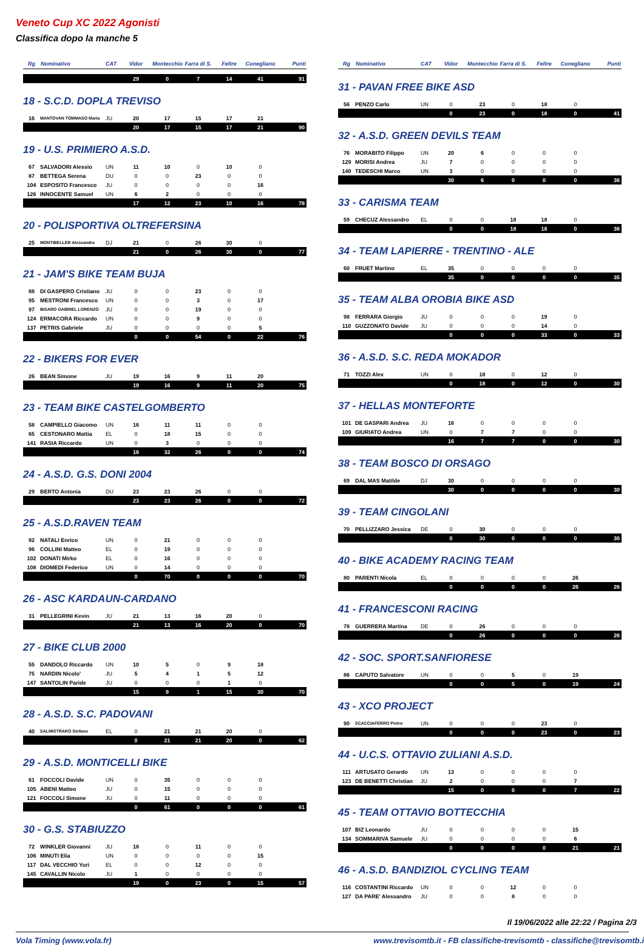Veneto Cup XC 2022 Agonisti
Classifica dopo la manche 5
| Rg | Nominativo | CAT | Vidor | Montecchio | Farra di S. | Feltre | Conegliano | Punti |
| --- | --- | --- | --- | --- | --- | --- | --- | --- |
| | | | 29 | 0 | 7 | 14 | 41 | 91 |
18 - S.C.D. DOPLA TREVISO
| 16 | MANTOVAN TOMMASO Maria | JU | 20 | 17 | 15 | 17 | 21 | |
| | | | 20 | 17 | 15 | 17 | 21 | 90 |
19 - U.S. PRIMIERO A.S.D.
| 67 | SALVADORI Alessio | UN | 11 | 10 | 0 | 10 | 0 | |
| 87 | BETTEGA Serena | DU | 0 | 0 | 23 | 0 | 0 | |
| 104 | ESPOSITO Francesco | JU | 0 | 0 | 0 | 0 | 16 | |
| 126 | INNOCENTE Samuel | UN | 6 | 2 | 0 | 0 | 0 | |
| | | | 17 | 12 | 23 | 10 | 16 | 78 |
20 - POLISPORTIVA OLTREFERSINA
| 25 | MONTIBELLER Alessandra | DJ | 21 | 0 | 26 | 30 | 0 | |
| | | | 21 | 0 | 26 | 30 | 0 | 77 |
21 - JAM'S BIKE TEAM BUJA
| 88 | DI GASPERO Cristiano | JU | 0 | 0 | 23 | 0 | 0 | |
| 95 | MESTRONI Francesco | UN | 0 | 0 | 3 | 0 | 17 | |
| 97 | BISARO GABRIEL LORENZO | JU | 0 | 0 | 19 | 0 | 0 | |
| 124 | ERMACORA Riccardo | UN | 0 | 0 | 9 | 0 | 0 | |
| 137 | PETRIS Gabriele | JU | 0 | 0 | 0 | 0 | 5 | |
| | | | 0 | 0 | 54 | 0 | 22 | 76 |
22 - BIKERS FOR EVER
| 26 | BEAN Simone | JU | 19 | 16 | 9 | 11 | 20 | |
| | | | 19 | 16 | 9 | 11 | 20 | 75 |
23 - TEAM BIKE CASTELGOMBERTO
| 58 | CAMPIELLO Giacomo | UN | 16 | 11 | 11 | 0 | 0 | |
| 65 | CESTONARO Mattia | EL | 0 | 18 | 15 | 0 | 0 | |
| 141 | RASIA Riccardo | UN | 0 | 3 | 0 | 0 | 0 | |
| | | | 16 | 32 | 26 | 0 | 0 | 74 |
24 - A.S.D. G.S. DONI 2004
| 29 | BERTO Antonia | DU | 23 | 23 | 26 | 0 | 0 | |
| | | | 23 | 23 | 26 | 0 | 0 | 72 |
25 - A.S.D.RAVEN TEAM
| 92 | NATALI Enrico | UN | 0 | 21 | 0 | 0 | 0 | |
| 96 | COLLINI Matteo | EL | 0 | 19 | 0 | 0 | 0 | |
| 102 | DONATI Mirko | EL | 0 | 16 | 0 | 0 | 0 | |
| 108 | DIOMEDI Federico | UN | 0 | 14 | 0 | 0 | 0 | |
| | | | 0 | 70 | 0 | 0 | 0 | 70 |
26 - ASC KARDAUN-CARDANO
| 31 | PELLEGRINI Kevin | JU | 21 | 13 | 16 | 20 | 0 | |
| | | | 21 | 13 | 16 | 20 | 0 | 70 |
27 - BIKE CLUB 2000
| 55 | DANDOLO Riccardo | UN | 10 | 5 | 0 | 9 | 18 | |
| 75 | NARDIN Nicolo' | JU | 5 | 4 | 1 | 5 | 12 | |
| 147 | SANTOLIN Paride | JU | 0 | 0 | 0 | 1 | 0 | |
| | | | 15 | 9 | 1 | 15 | 30 | 70 |
28 - A.S.D. S.C. PADOVANI
| 40 | SALMISTRARO Stefano | EL | 0 | 21 | 21 | 20 | 0 | |
| | | | 0 | 21 | 21 | 20 | 0 | 62 |
29 - A.S.D. MONTICELLI BIKE
| 61 | FOCCOLI Davide | UN | 0 | 35 | 0 | 0 | 0 | |
| 105 | ABENI Matteo | JU | 0 | 15 | 0 | 0 | 0 | |
| 121 | FOCCOLI Simone | JU | 0 | 11 | 0 | 0 | 0 | |
| | | | 0 | 61 | 0 | 0 | 0 | 61 |
30 - G.S. STABIUZZO
| 72 | WINKLER Giovanni | JU | 18 | 0 | 11 | 0 | 0 | |
| 106 | MINUTI Elia | UN | 0 | 0 | 0 | 0 | 15 | |
| 117 | DAL VECCHIO Yuri | EL | 0 | 0 | 12 | 0 | 0 | |
| 145 | CAVALLIN Nicolo | JU | 1 | 0 | 0 | 0 | 0 | |
| | | | 19 | 0 | 23 | 0 | 15 | 57 |
| Rg | Nominativo | CAT | Vidor | Montecchio | Farra di S. | Feltre | Conegliano | Punti |
| --- | --- | --- | --- | --- | --- | --- | --- | --- |
31 - PAVAN FREE BIKE ASD
| 56 | PENZO Carlo | UN | 0 | 23 | 0 | 18 | 0 | |
| | | | 0 | 23 | 0 | 18 | 0 | 41 |
32 - A.S.D. GREEN DEVILS TEAM
| 76 | MORABITO Filippo | UN | 20 | 6 | 0 | 0 | 0 | |
| 129 | MORISI Andrea | JU | 7 | 0 | 0 | 0 | 0 | |
| 140 | TEDESCHI Marco | UN | 3 | 0 | 0 | 0 | 0 | |
| | | | 30 | 6 | 0 | 0 | 0 | 36 |
33 - CARISMA TEAM
| 59 | CHECUZ Alessandro | EL | 0 | 0 | 18 | 18 | 0 | |
| | | | 0 | 0 | 18 | 18 | 0 | 36 |
34 - TEAM LAPIERRE - TRENTINO - ALE
| 60 | FRUET Martino | EL | 35 | 0 | 0 | 0 | 0 | |
| | | | 35 | 0 | 0 | 0 | 0 | 35 |
35 - TEAM ALBA OROBIA BIKE ASD
| 98 | FERRARA Giorgio | JU | 0 | 0 | 0 | 19 | 0 | |
| 110 | GUZZONATO Davide | JU | 0 | 0 | 0 | 14 | 0 | |
| | | | 0 | 0 | 0 | 33 | 0 | 33 |
36 - A.S.D. S.C. REDA MOKADOR
| 71 | TOZZI Alex | UN | 0 | 18 | 0 | 12 | 0 | |
| | | | 0 | 18 | 0 | 12 | 0 | 30 |
37 - HELLAS MONTEFORTE
| 101 | DE GASPARI Andrea | JU | 16 | 0 | 0 | 0 | 0 | |
| 109 | GIURIATO Andrea | UN | 0 | 7 | 7 | 0 | 0 | |
| | | | 16 | 7 | 7 | 0 | 0 | 30 |
38 - TEAM BOSCO DI ORSAGO
| 69 | DAL MAS Matilde | DJ | 30 | 0 | 0 | 0 | 0 | |
| | | | 30 | 0 | 0 | 0 | 0 | 30 |
39 - TEAM CINGOLANI
| 70 | PELLIZZARO Jessica | DE | 0 | 30 | 0 | 0 | 0 | |
| | | | 0 | 30 | 0 | 0 | 0 | 30 |
40 - BIKE ACADEMY RACING TEAM
| 80 | PARENTI Nicola | EL | 0 | 0 | 0 | 0 | 26 | |
| | | | 0 | 0 | 0 | 0 | 26 | 26 |
41 - FRANCESCONI RACING
| 78 | GUERRERA Martina | DE | 0 | 26 | 0 | 0 | 0 | |
| | | | 0 | 26 | 0 | 0 | 0 | 26 |
42 - SOC. SPORT.SANFIORESE
| 86 | CAPUTO Salvatore | UN | 0 | 0 | 5 | 0 | 19 | |
| | | | 0 | 0 | 5 | 0 | 19 | 24 |
43 - XCO PROJECT
| 90 | SCACCIAFERRO Pietro | UN | 0 | 0 | 0 | 23 | 0 | |
| | | | 0 | 0 | 0 | 23 | 0 | 23 |
44 - U.C.S. OTTAVIO ZULIANI A.S.D.
| 111 | ARTUSATO Gerardo | UN | 13 | 0 | 0 | 0 | 0 | |
| 123 | DE BENETTI Christian | JU | 2 | 0 | 0 | 0 | 7 | |
| | | | 15 | 0 | 0 | 0 | 7 | 22 |
45 - TEAM OTTAVIO BOTTECCHIA
| 107 | BIZ Leonardo | JU | 0 | 0 | 0 | 0 | 15 | |
| 134 | SOMMARIVA Samuele | JU | 0 | 0 | 0 | 0 | 6 | |
| | | | 0 | 0 | 0 | 0 | 21 | 21 |
46 - A.S.D. BANDIZIOL CYCLING TEAM
| 116 | COSTANTINI Riccardo | UN | 0 | 0 | 12 | 0 | 0 | |
| 127 | DA PARE' Alessandro | JU | 0 | 0 | 8 | 0 | 0 | |
Il 19/06/2022 alle 22:22 / Pagina 2/3
Vola Timing (www.vola.fr) www.trevisomtb.it - FB classifiche-trevisomtb - classifiche@trevisomtb.i